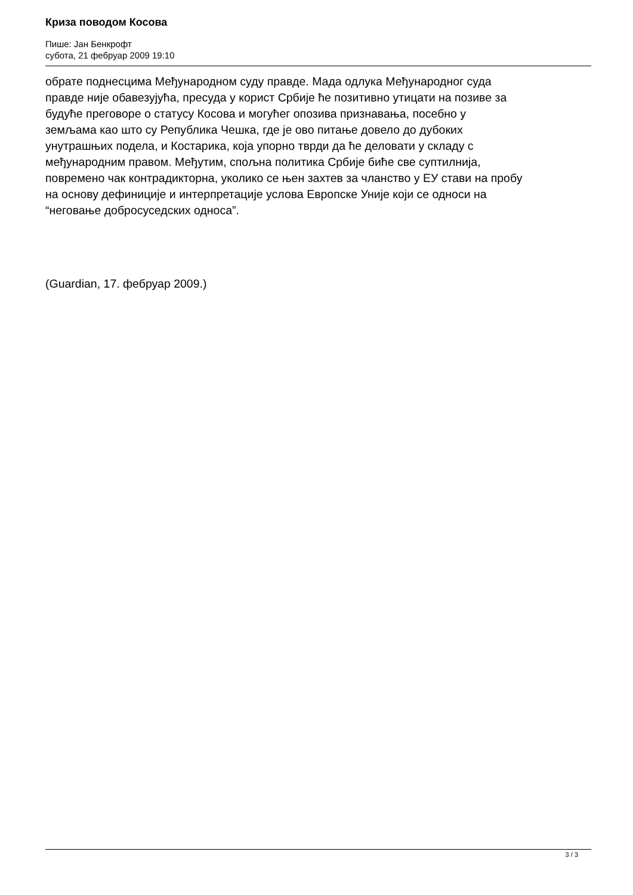Криза поводом Косова
Пише: Јан Бенкрофт
субота, 21 фебруар 2009 19:10
обрате поднесцима Међународном суду правде. Мада одлука Међународног суда правде није обавезујућа, пресуда у корист Србије ће позитивно утицати на позиве за будуће преговоре о статусу Косова и могућег опозива признавања, посебно у земљама као што су Република Чешка, где је ово питање довело до дубоких унутрашњих подела, и Костарика, која упорно тврди да ће деловати у складу с међународним правом. Међутим, спољна политика Србије биће све суптилнија, повремено чак контрадикторна, уколико се њен захтев за чланство у ЕУ стави на пробу на основу дефиниције и интерпретације услова Европске Уније који се односи на “неговање добросуседских односа”.
(Guardian, 17. фебруар 2009.)
3 / 3